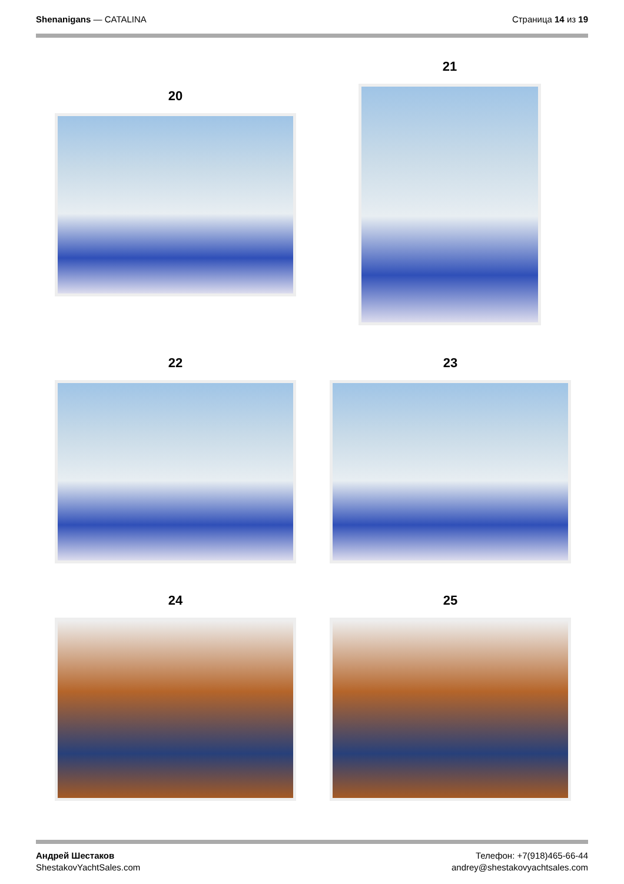Shenanigans — CATALINA Страница 14 из 19
20
21
22 23
24 25
Андрей Шестаков
ShestakovYachtSales.com
Телефон: +7(918)465-66-44
andrey@shestakovyachtsales.com